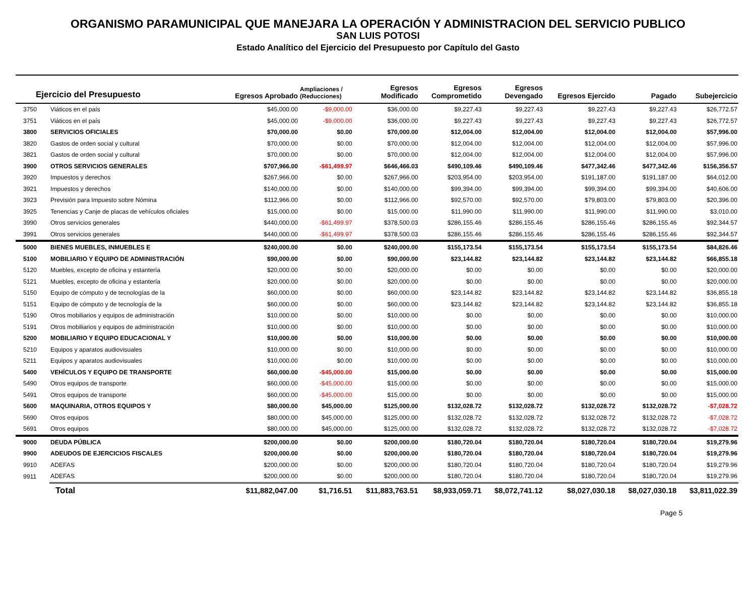ORGANISMO PARAMUNICIPAL QUE MANEJARA LA OPERACIÓN Y ADMINISTRACION DEL SERVICIO PUBLICO
SAN LUIS POTOSI
Estado Analítico del Ejercicio del Presupuesto por Capítulo del Gasto
| Ejercicio del Presupuesto | | Egresos Aprobado | Ampliaciones / (Reducciones) | Egresos Modificado | Egresos Comprometido | Egresos Devengado | Egresos Ejercido | Pagado | Subejercicio |
| --- | --- | --- | --- | --- | --- | --- | --- | --- | --- |
| 3750 | Viáticos en el país | $45,000.00 | -$9,000.00 | $36,000.00 | $9,227.43 | $9,227.43 | $9,227.43 | $9,227.43 | $26,772.57 |
| 3751 | Viáticos en el país | $45,000.00 | -$9,000.00 | $36,000.00 | $9,227.43 | $9,227.43 | $9,227.43 | $9,227.43 | $26,772.57 |
| 3800 | SERVICIOS OFICIALES | $70,000.00 | $0.00 | $70,000.00 | $12,004.00 | $12,004.00 | $12,004.00 | $12,004.00 | $57,996.00 |
| 3820 | Gastos de orden social y cultural | $70,000.00 | $0.00 | $70,000.00 | $12,004.00 | $12,004.00 | $12,004.00 | $12,004.00 | $57,996.00 |
| 3821 | Gastos de orden social y cultural | $70,000.00 | $0.00 | $70,000.00 | $12,004.00 | $12,004.00 | $12,004.00 | $12,004.00 | $57,996.00 |
| 3900 | OTROS SERVICIOS GENERALES | $707,966.00 | -$61,499.97 | $646,466.03 | $490,109.46 | $490,109.46 | $477,342.46 | $477,342.46 | $156,356.57 |
| 3920 | Impuestos y derechos | $267,966.00 | $0.00 | $267,966.00 | $203,954.00 | $203,954.00 | $191,187.00 | $191,187.00 | $64,012.00 |
| 3921 | Impuestos y derechos | $140,000.00 | $0.00 | $140,000.00 | $99,394.00 | $99,394.00 | $99,394.00 | $99,394.00 | $40,606.00 |
| 3923 | Previsión para Impuesto sobre Nómina | $112,966.00 | $0.00 | $112,966.00 | $92,570.00 | $92,570.00 | $79,803.00 | $79,803.00 | $20,396.00 |
| 3925 | Tenencias y Canje de placas de vehículos oficiales | $15,000.00 | $0.00 | $15,000.00 | $11,990.00 | $11,990.00 | $11,990.00 | $11,990.00 | $3,010.00 |
| 3990 | Otros servicios generales | $440,000.00 | -$61,499.97 | $378,500.03 | $286,155.46 | $286,155.46 | $286,155.46 | $286,155.46 | $92,344.57 |
| 3991 | Otros servicios generales | $440,000.00 | -$61,499.97 | $378,500.03 | $286,155.46 | $286,155.46 | $286,155.46 | $286,155.46 | $92,344.57 |
| 5000 | BIENES MUEBLES, INMUEBLES E | $240,000.00 | $0.00 | $240,000.00 | $155,173.54 | $155,173.54 | $155,173.54 | $155,173.54 | $84,826.46 |
| 5100 | MOBILIARIO Y EQUIPO DE ADMINISTRACIÓN | $90,000.00 | $0.00 | $90,000.00 | $23,144.82 | $23,144.82 | $23,144.82 | $23,144.82 | $66,855.18 |
| 5120 | Muebles, excepto de oficina y estantería | $20,000.00 | $0.00 | $20,000.00 | $0.00 | $0.00 | $0.00 | $0.00 | $20,000.00 |
| 5121 | Muebles, excepto de oficina y estantería | $20,000.00 | $0.00 | $20,000.00 | $0.00 | $0.00 | $0.00 | $0.00 | $20,000.00 |
| 5150 | Equipo de cómputo y de tecnologías de la | $60,000.00 | $0.00 | $60,000.00 | $23,144.82 | $23,144.82 | $23,144.82 | $23,144.82 | $36,855.18 |
| 5151 | Equipo de cómputo y de tecnología de la | $60,000.00 | $0.00 | $60,000.00 | $23,144.82 | $23,144.82 | $23,144.82 | $23,144.82 | $36,855.18 |
| 5190 | Otros mobiliarios y equipos de administración | $10,000.00 | $0.00 | $10,000.00 | $0.00 | $0.00 | $0.00 | $0.00 | $10,000.00 |
| 5191 | Otros mobiliarios y equipos de administración | $10,000.00 | $0.00 | $10,000.00 | $0.00 | $0.00 | $0.00 | $0.00 | $10,000.00 |
| 5200 | MOBILIARIO Y EQUIPO EDUCACIONAL Y | $10,000.00 | $0.00 | $10,000.00 | $0.00 | $0.00 | $0.00 | $0.00 | $10,000.00 |
| 5210 | Equipos y aparatos audiovisuales | $10,000.00 | $0.00 | $10,000.00 | $0.00 | $0.00 | $0.00 | $0.00 | $10,000.00 |
| 5211 | Equipos y aparatos audiovisuales | $10,000.00 | $0.00 | $10,000.00 | $0.00 | $0.00 | $0.00 | $0.00 | $10,000.00 |
| 5400 | VEHÍCULOS Y EQUIPO DE TRANSPORTE | $60,000.00 | -$45,000.00 | $15,000.00 | $0.00 | $0.00 | $0.00 | $0.00 | $15,000.00 |
| 5490 | Otros equipos de transporte | $60,000.00 | -$45,000.00 | $15,000.00 | $0.00 | $0.00 | $0.00 | $0.00 | $15,000.00 |
| 5491 | Otros equipos de transporte | $60,000.00 | -$45,000.00 | $15,000.00 | $0.00 | $0.00 | $0.00 | $0.00 | $15,000.00 |
| 5600 | MAQUINARIA, OTROS EQUIPOS Y | $80,000.00 | $45,000.00 | $125,000.00 | $132,028.72 | $132,028.72 | $132,028.72 | $132,028.72 | -$7,028.72 |
| 5690 | Otros equipos | $80,000.00 | $45,000.00 | $125,000.00 | $132,028.72 | $132,028.72 | $132,028.72 | $132,028.72 | -$7,028.72 |
| 5691 | Otros equipos | $80,000.00 | $45,000.00 | $125,000.00 | $132,028.72 | $132,028.72 | $132,028.72 | $132,028.72 | -$7,028.72 |
| 9000 | DEUDA PÚBLICA | $200,000.00 | $0.00 | $200,000.00 | $180,720.04 | $180,720.04 | $180,720.04 | $180,720.04 | $19,279.96 |
| 9900 | ADEUDOS DE EJERCICIOS FISCALES | $200,000.00 | $0.00 | $200,000.00 | $180,720.04 | $180,720.04 | $180,720.04 | $180,720.04 | $19,279.96 |
| 9910 | ADEFAS | $200,000.00 | $0.00 | $200,000.00 | $180,720.04 | $180,720.04 | $180,720.04 | $180,720.04 | $19,279.96 |
| 9911 | ADEFAS | $200,000.00 | $0.00 | $200,000.00 | $180,720.04 | $180,720.04 | $180,720.04 | $180,720.04 | $19,279.96 |
| | Total | $11,882,047.00 | $1,716.51 | $11,883,763.51 | $8,933,059.71 | $8,072,741.12 | $8,027,030.18 | $8,027,030.18 | $3,811,022.39 |
Page 5